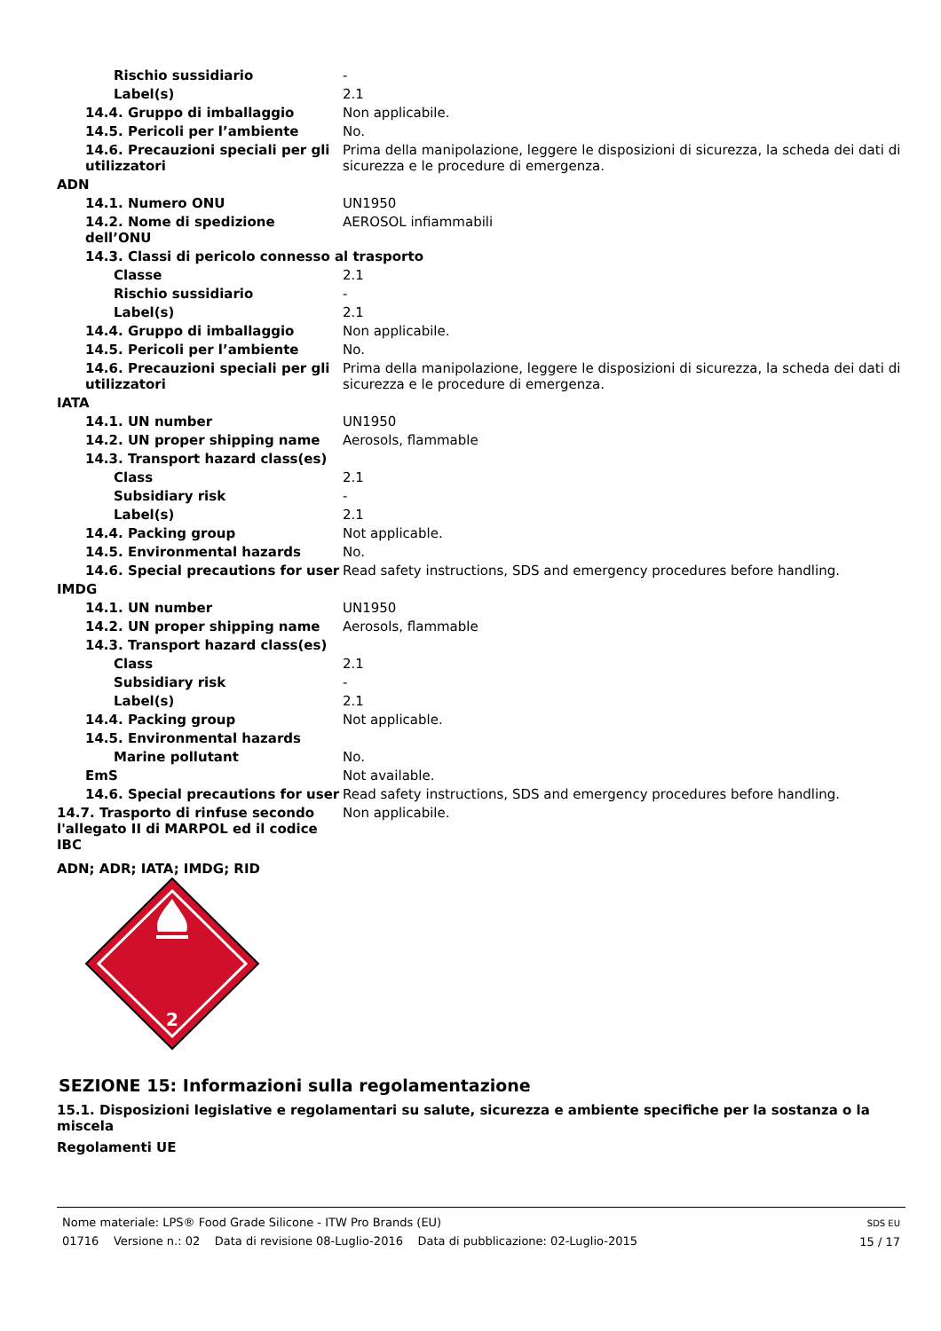| Rischio sussidiario | - |
| Label(s) | 2.1 |
| 14.4. Gruppo di imballaggio | Non applicabile. |
| 14.5. Pericoli per l’ambiente | No. |
| 14.6. Precauzioni speciali per gli utilizzatori | Prima della manipolazione, leggere le disposizioni di sicurezza, la scheda dei dati di sicurezza e le procedure di emergenza. |
| ADN | |
| 14.1. Numero ONU | UN1950 |
| 14.2. Nome di spedizione dell’ONU | AEROSOL infiammabili |
| 14.3. Classi di pericolo connesso al trasporto | |
| Classe | 2.1 |
| Rischio sussidiario | - |
| Label(s) | 2.1 |
| 14.4. Gruppo di imballaggio | Non applicabile. |
| 14.5. Pericoli per l’ambiente | No. |
| 14.6. Precauzioni speciali per gli utilizzatori | Prima della manipolazione, leggere le disposizioni di sicurezza, la scheda dei dati di sicurezza e le procedure di emergenza. |
| IATA | |
| 14.1. UN number | UN1950 |
| 14.2. UN proper shipping name | Aerosols, flammable |
| 14.3. Transport hazard class(es) | |
| Class | 2.1 |
| Subsidiary risk | - |
| Label(s) | 2.1 |
| 14.4. Packing group | Not applicable. |
| 14.5. Environmental hazards | No. |
| 14.6. Special precautions for user | Read safety instructions, SDS and emergency procedures before handling. |
| IMDG | |
| 14.1. UN number | UN1950 |
| 14.2. UN proper shipping name | Aerosols, flammable |
| 14.3. Transport hazard class(es) | |
| Class | 2.1 |
| Subsidiary risk | - |
| Label(s) | 2.1 |
| 14.4. Packing group | Not applicable. |
| 14.5. Environmental hazards | |
| Marine pollutant | No. |
| EmS | Not available. |
| 14.6. Special precautions for user | Read safety instructions, SDS and emergency procedures before handling. |
| 14.7. Trasporto di rinfuse secondo l'allegato II di MARPOL ed il codice IBC | Non applicabile. |
ADN; ADR; IATA; IMDG; RID
2
SEZIONE 15: Informazioni sulla regolamentazione
15.1. Disposizioni legislative e regolamentari su salute, sicurezza e ambiente specifiche per la sostanza o la miscela
Regolamenti UE
Nome materiale: LPS® Food Grade Silicone - ITW Pro Brands (EU)
01716 Versione n.: 02 Data di revisione 08-Luglio-2016 Data di pubblicazione: 02-Luglio-2015
SDS EU
15 / 17